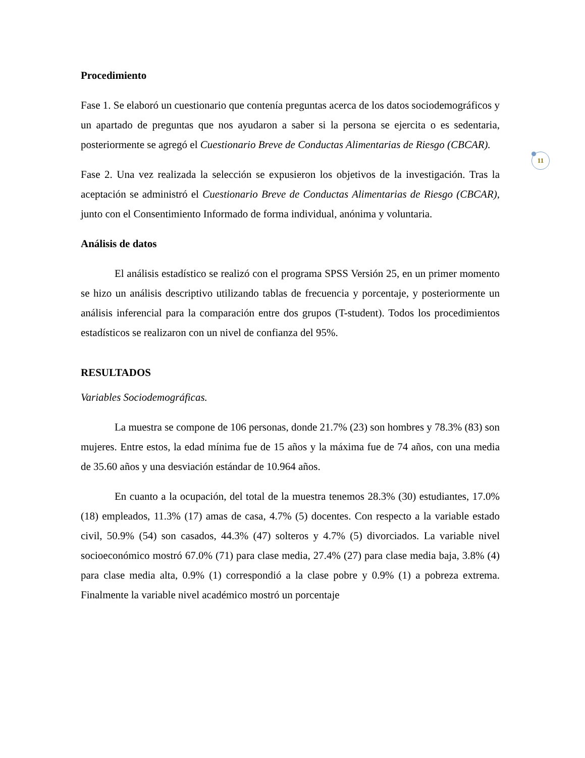11
Procedimiento
Fase 1. Se elaboró un cuestionario que contenía preguntas acerca de los datos sociodemográficos y un apartado de preguntas que nos ayudaron a saber si la persona se ejercita o es sedentaria, posteriormente se agregó el Cuestionario Breve de Conductas Alimentarias de Riesgo (CBCAR).
Fase 2. Una vez realizada la selección se expusieron los objetivos de la investigación. Tras la aceptación se administró el Cuestionario Breve de Conductas Alimentarias de Riesgo (CBCAR), junto con el Consentimiento Informado de forma individual, anónima y voluntaria.
Análisis de datos
El análisis estadístico se realizó con el programa SPSS Versión 25, en un primer momento se hizo un análisis descriptivo utilizando tablas de frecuencia y porcentaje, y posteriormente un análisis inferencial para la comparación entre dos grupos (T-student). Todos los procedimientos estadísticos se realizaron con un nivel de confianza del 95%.
RESULTADOS
Variables Sociodemográficas.
La muestra se compone de 106 personas, donde 21.7% (23) son hombres y 78.3% (83) son mujeres. Entre estos, la edad mínima fue de 15 años y la máxima fue de 74 años, con una media de 35.60 años y una desviación estándar de 10.964 años.
En cuanto a la ocupación, del total de la muestra tenemos 28.3% (30) estudiantes, 17.0% (18) empleados, 11.3% (17) amas de casa, 4.7% (5) docentes. Con respecto a la variable estado civil, 50.9% (54) son casados, 44.3% (47) solteros y 4.7% (5) divorciados. La variable nivel socioeconómico mostró 67.0% (71) para clase media, 27.4% (27) para clase media baja, 3.8% (4) para clase media alta, 0.9% (1) correspondió a la clase pobre y 0.9% (1) a pobreza extrema. Finalmente la variable nivel académico mostró un porcentaje